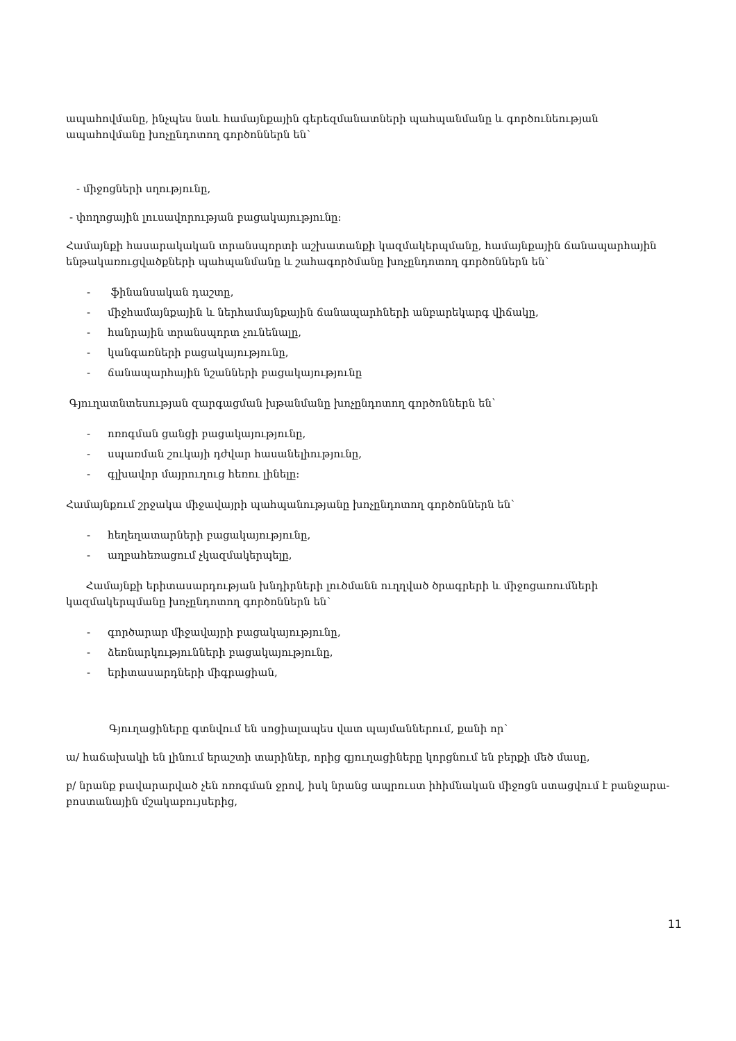ապահովմանը, ինչպես նաև համայնքային գերեզմանատների պահպանմանը և գործունեության ապահովմանը խոչընդոտող գործոններն են՝
- միջոցների սղությունը,
- փողոցային լուսավորության բացակայությունը:
Համայնքի հասարակական տրանսպորտի աշխատանքի կազմակերպմանը, համայնքային ճանապարհային ենթակառուցվածքների պահպանմանը և շահագործմանը խոչընդոտող գործոններն են՝
- ֆինանսական դաշտը,
- միջհամայնքային և ներհամայնքային ճանապարհների անբարեկարգ վիճակը,
- հանրային տրանսպորտ չունենալը,
- կանգառների բացակայությունը,
- ճանապարհային նշանների բացակայությունը
Գյուղատնտեսության զարգացման խթանմանը խոչընդոտող գործոններն են՝
- ոռոգման ցանցի բացակայությունը,
- սպառման շուկայի դժվար հասանելիությունը,
- գլխավոր մայրուղուց հեռու լինելը:
Համայնքում շրջակա միջավայրի պահպանությանը խոչընդոտող գործոններն են՝
- հեղեղատարների բացակայությունը,
- աղբահեռացում չկազմակերպելը,
Համայնքի երիտասարդության խնդիրների լուծմանն ուղղված ծրագրերի և միջոցառումների կազմակերպմանը խոչընդոտող գործոններն են՝
- գործարար միջավայրի բացակայությունը,
- ձեռնարկությունների բացակայությունը,
- երիտասարդների միգրացիան,
Գյուղացիները գտնվում են սոցիալապես վատ պայմաններում, քանի որ՝
ա/ հաճախակի են լինում երաշտի տարիներ, որից գյուղացիները կորցնում են բերքի մեծ մասը,
բ/ նրանք բավարարված չեն ոռոգման ջրով, իսկ նրանց ապրուստ իհիմնական միջոցն ստացվում է բանջարա-բոստանային մշակաբույսերից,
11